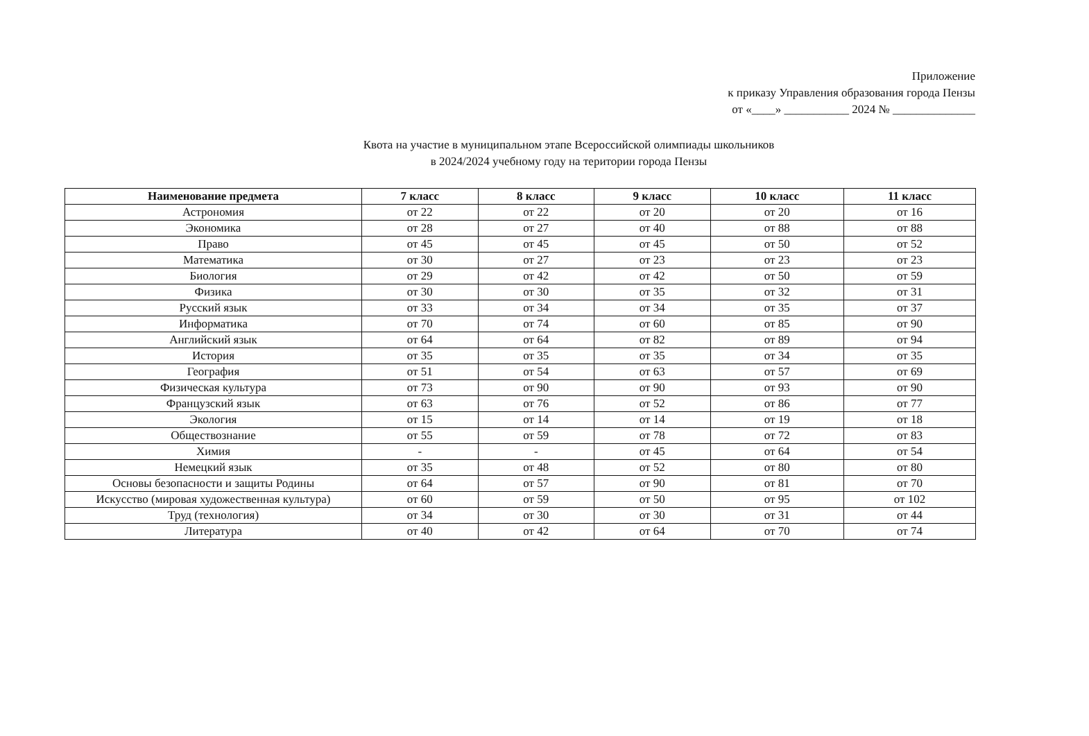Приложение
к приказу Управления образования города Пензы
от «____» ___________ 2024 № ______________
Квота на участие в муниципальном этапе Всероссийской олимпиады школьников
в 2024/2024 учебному году на територии города Пензы
| Наименование предмета | 7 класс | 8 класс | 9 класс | 10 класс | 11 класс |
| --- | --- | --- | --- | --- | --- |
| Астрономия | от 22 | от 22 | от 20 | от 20 | от 16 |
| Экономика | от 28 | от 27 | от 40 | от 88 | от 88 |
| Право | от 45 | от 45 | от 45 | от 50 | от 52 |
| Математика | от 30 | от 27 | от 23 | от 23 | от 23 |
| Биология | от 29 | от 42 | от 42 | от 50 | от 59 |
| Физика | от 30 | от 30 | от 35 | от 32 | от 31 |
| Русский язык | от 33 | от 34 | от 34 | от 35 | от 37 |
| Информатика | от 70 | от 74 | от 60 | от 85 | от 90 |
| Английский язык | от 64 | от 64 | от 82 | от 89 | от 94 |
| История | от 35 | от 35 | от 35 | от 34 | от 35 |
| География | от 51 | от 54 | от 63 | от 57 | от 69 |
| Физическая культура | от 73 | от 90 | от 90 | от 93 | от 90 |
| Французский язык | от 63 | от 76 | от 52 | от 86 | от 77 |
| Экология | от 15 | от 14 | от 14 | от 19 | от 18 |
| Обществознание | от 55 | от 59 | от 78 | от 72 | от 83 |
| Химия | - | - | от 45 | от 64 | от 54 |
| Немецкий язык | от 35 | от 48 | от 52 | от 80 | от 80 |
| Основы безопасности и защиты Родины | от 64 | от 57 | от 90 | от 81 | от 70 |
| Искусство (мировая художественная культура) | от 60 | от 59 | от 50 | от 95 | от 102 |
| Труд (технология) | от 34 | от 30 | от 30 | от 31 | от 44 |
| Литература | от 40 | от 42 | от 64 | от 70 | от 74 |